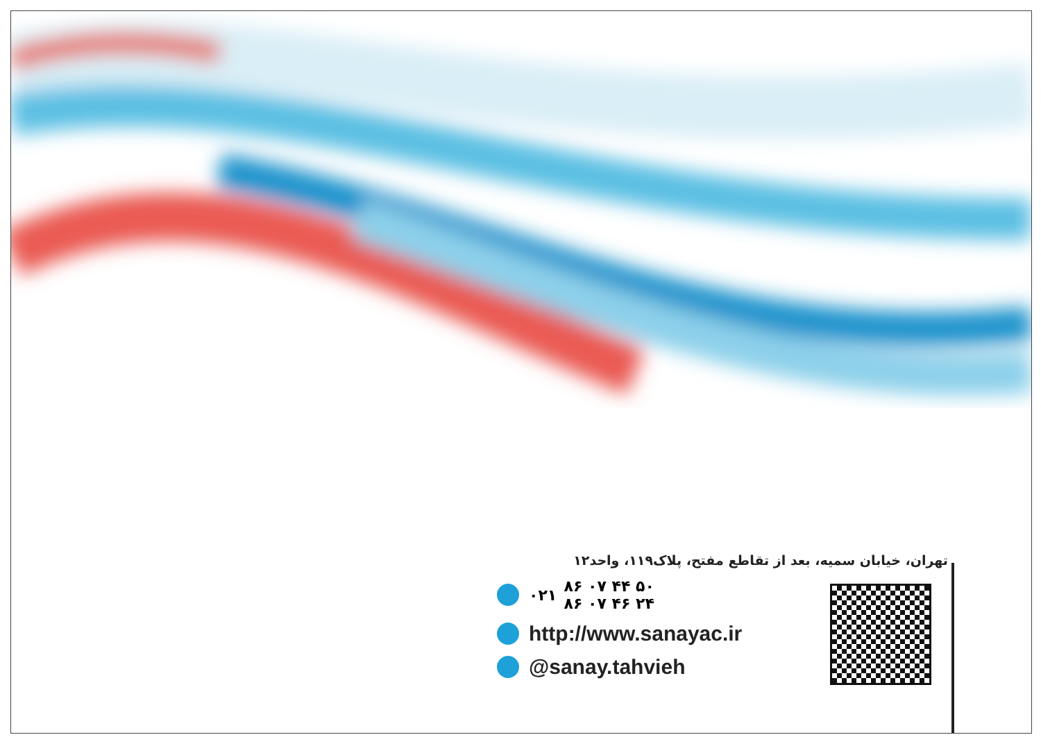تهران، خیابان سمیه، بعد از تقاطع مفتح، پلاک۱۱۹، واحد۱۲
۰۲۱ ۸۶ ۰۷ ۴۴ ۵۰
۸۶ ۰۷ ۴۶ ۲۴
http://www.sanayac.ir
@sanay.tahvieh